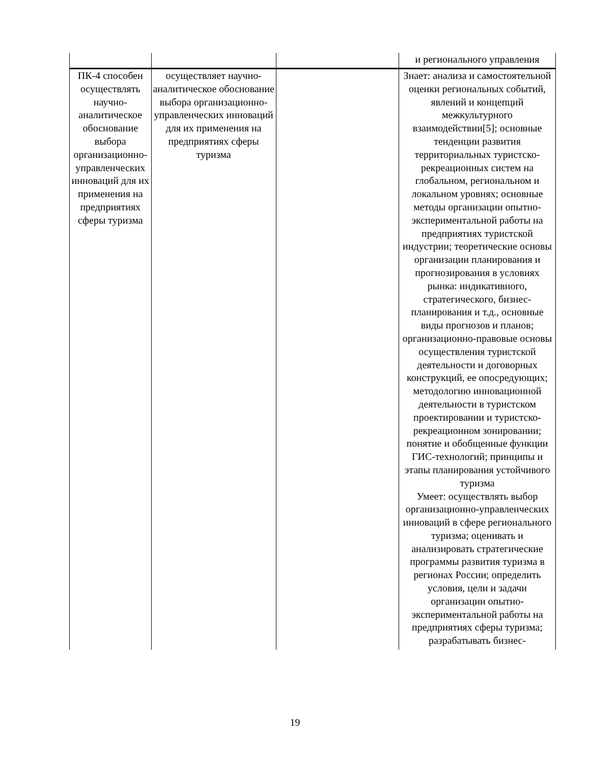| | | | и регионального управления |
| ПК-4 способен осуществлять научно-аналитическое обоснование выбора организационно-управленческих инноваций для их применения на предприятиях сферы туризма | осуществляет научно-аналитическое обоснование выбора организационно-управленческих инноваций для их применения на предприятиях сферы туризма | | Знает: анализа и самостоятельной оценки региональных событий, явлений и концепций межкультурного взаимодействии[5]; основные тенденции развития территориальных туристско-рекреационных систем на глобальном, региональном и локальном уровнях; основные методы организации опытно-экспериментальной работы на предприятиях туристской индустрии; теоретические основы организации планирования и прогнозирования в условиях рынка: индикативного, стратегического, бизнес-планирования и т.д., основные виды прогнозов и планов; организационно-правовые основы осуществления туристской деятельности и договорных конструкций, ее опосредующих; методологию инновационной деятельности в туристском проектировании и туристско-рекреационном зонировании; понятие и обобщенные функции ГИС-технологий; принципы и этапы планирования устойчивого туризма Умеет: осуществлять выбор организационно-управленческих инноваций в сфере регионального туризма; оценивать и анализировать стратегические программы развития туризма в регионах России; определить условия, цели и задачи организации опытно-экспериментальной работы на предприятиях сферы туризма; разрабатывать бизнес- |
19